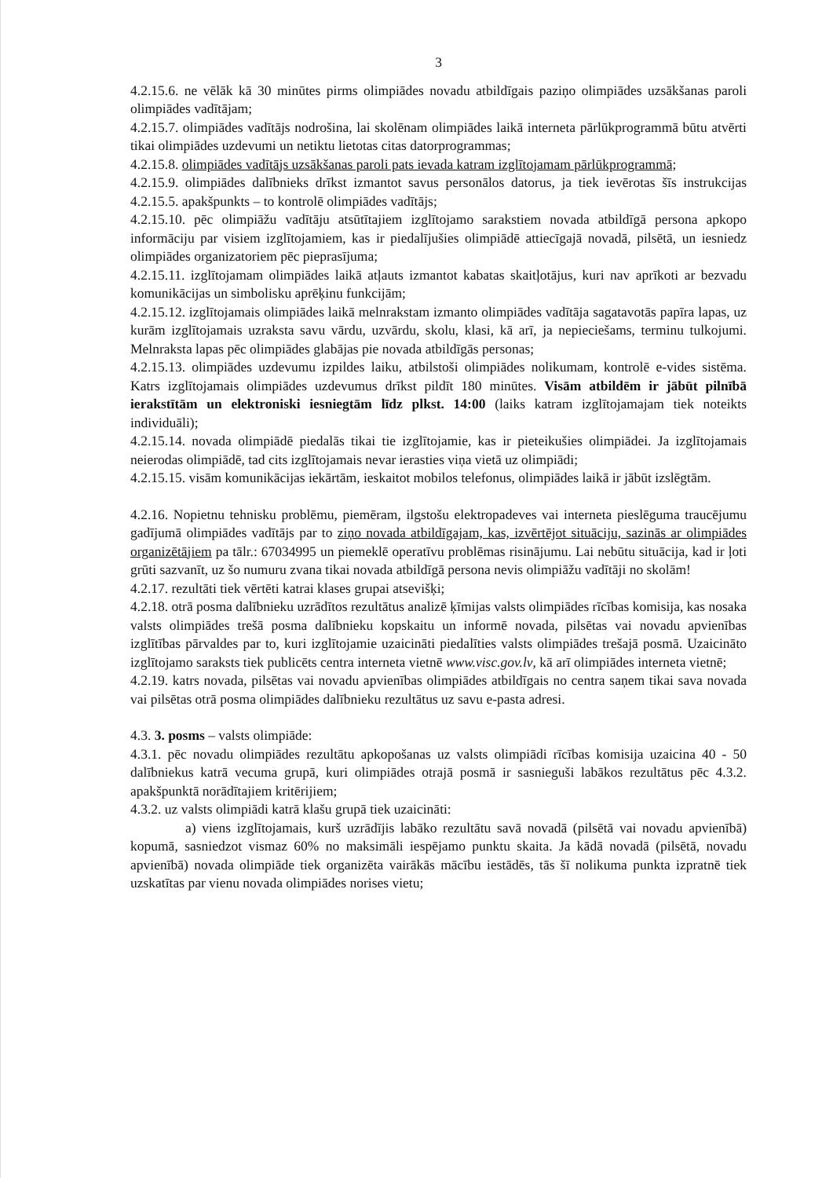3
4.2.15.6. ne vēlāk kā 30 minūtes pirms olimpiādes novadu atbildīgais paziņo olimpiādes uzsākšanas paroli olimpiādes vadītājam;
4.2.15.7. olimpiādes vadītājs nodrošina, lai skolēnam olimpiādes laikā interneta pārlūkprogrammā būtu atvērti tikai olimpiādes uzdevumi un netiktu lietotas citas datorprogrammas;
4.2.15.8. olimpiādes vadītājs uzsākšanas paroli pats ievada katram izglītojamam pārlūkprogrammā;
4.2.15.9. olimpiādes dalībnieks drīkst izmantot savus personālos datorus, ja tiek ievērotas šīs instrukcijas 4.2.15.5. apakšpunkts – to kontrolē olimpiādes vadītājs;
4.2.15.10. pēc olimpiāžu vadītāju atsūtītajiem izglītojamo sarakstiem novada atbildīgā persona apkopo informāciju par visiem izglītojamiem, kas ir piedalījušies olimpiādē attiecīgajā novadā, pilsētā, un iesniedz olimpiādes organizatoriem pēc pieprasījuma;
4.2.15.11. izglītojamam olimpiādes laikā atļauts izmantot kabatas skaitļotājus, kuri nav aprīkoti ar bezvadu komunikācijas un simbolisku aprēķinu funkcijām;
4.2.15.12. izglītojamais olimpiādes laikā melnrakstam izmanto olimpiādes vadītāja sagatavotās papīra lapas, uz kurām izglītojamais uzraksta savu vārdu, uzvārdu, skolu, klasi, kā arī, ja nepieciešams, terminu tulkojumi. Melnraksta lapas pēc olimpiādes glabājas pie novada atbildīgās personas;
4.2.15.13. olimpiādes uzdevumu izpildes laiku, atbilstoši olimpiādes nolikumam, kontrolē e-vides sistēma. Katrs izglītojamais olimpiādes uzdevumus drīkst pildīt 180 minūtes. Visām atbildēm ir jābūt pilnībā ierakstītām un elektroniski iesniegtām līdz plkst. 14:00 (laiks katram izglītojamajam tiek noteikts individuāli);
4.2.15.14. novada olimpiādē piedalās tikai tie izglītojamie, kas ir pieteikušies olimpiādei. Ja izglītojamais neierodas olimpiādē, tad cits izglītojamais nevar ierasties viņa vietā uz olimpiādi;
4.2.15.15. visām komunikācijas iekārtām, ieskaitot mobilos telefonus, olimpiādes laikā ir jābūt izslēgtām.
4.2.16. Nopietnu tehnisku problēmu, piemēram, ilgstošu elektropadeves vai interneta pieslēguma traucējumu gadījumā olimpiādes vadītājs par to ziņo novada atbildīgajam, kas, izvērtējot situāciju, sazinās ar olimpiādes organizētājiem pa tālr.: 67034995 un piemeklē operatīvu problēmas risinājumu. Lai nebūtu situācija, kad ir ļoti grūti sazvanīt, uz šo numuru zvana tikai novada atbildīgā persona nevis olimpiāžu vadītāji no skolām!
4.2.17. rezultāti tiek vērtēti katrai klases grupai atsevišķi;
4.2.18. otrā posma dalībnieku uzrādītos rezultātus analizē ķīmijas valsts olimpiādes rīcības komisija, kas nosaka valsts olimpiādes trešā posma dalībnieku kopskaitu un informē novada, pilsētas vai novadu apvienības izglītības pārvaldes par to, kuri izglītojamie uzaicināti piedalīties valsts olimpiādes trešajā posmā. Uzaicināto izglītojamo saraksts tiek publicēts centra interneta vietnē www.visc.gov.lv, kā arī olimpiādes interneta vietnē;
4.2.19. katrs novada, pilsētas vai novadu apvienības olimpiādes atbildīgais no centra saņem tikai sava novada vai pilsētas otrā posma olimpiādes dalībnieku rezultātus uz savu e-pasta adresi.
4.3. 3. posms – valsts olimpiāde:
4.3.1. pēc novadu olimpiādes rezultātu apkopošanas uz valsts olimpiādi rīcības komisija uzaicina 40 - 50 dalībniekus katrā vecuma grupā, kuri olimpiādes otrajā posmā ir sasnieguši labākos rezultātus pēc 4.3.2. apakšpunktā norādītajiem kritērijiem;
4.3.2. uz valsts olimpiādi katrā klašu grupā tiek uzaicināti:
a) viens izglītojamais, kurš uzrādījis labāko rezultātu savā novadā (pilsētā vai novadu apvienībā) kopumā, sasniedzot vismaz 60% no maksimāli iespējamo punktu skaita. Ja kādā novadā (pilsētā, novadu apvienībā) novada olimpiāde tiek organizēta vairākās mācību iestādēs, tās šī nolikuma punkta izpratnē tiek uzskatītas par vienu novada olimpiādes norises vietu;